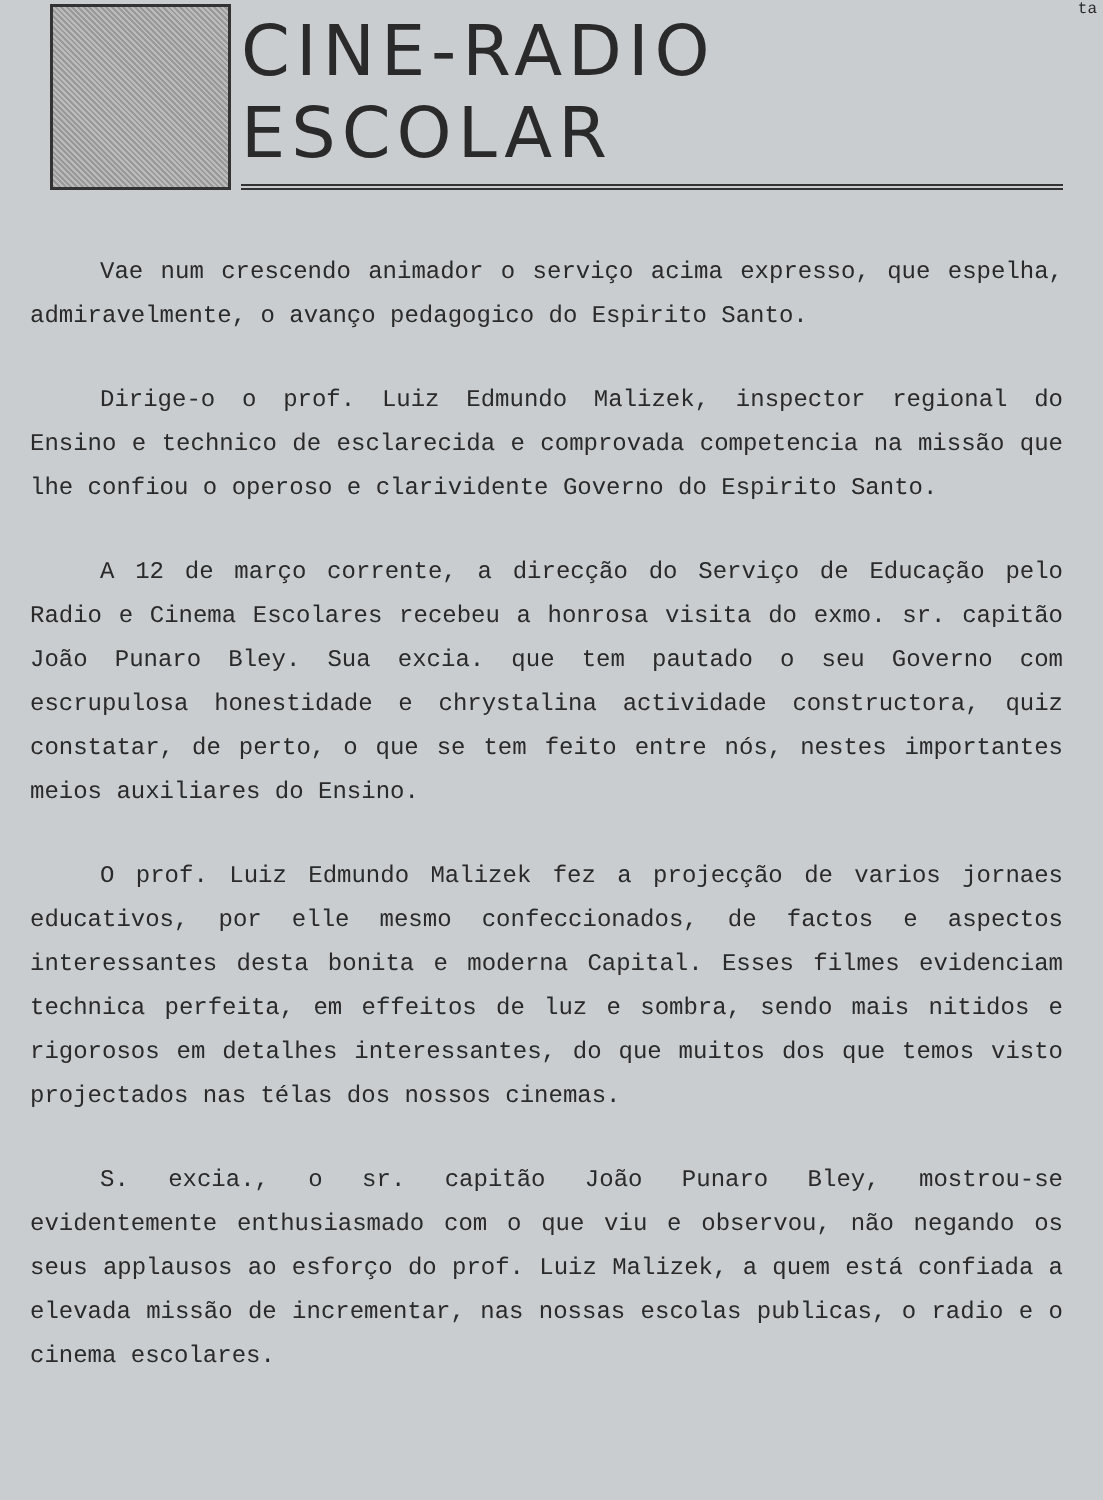ta
CINE-RADIO ESCOLAR
Vae num crescendo animador o serviço acima expresso, que espelha, admiravelmente, o avanço pedagogico do Espirito Santo.
Dirige-o o prof. Luiz Edmundo Malizek, inspector regional do Ensino e technico de esclarecida e comprovada competencia na missão que lhe confiou o operoso e clarividente Governo do Espirito Santo.
A 12 de março corrente, a direcção do Serviço de Educação pelo Radio e Cinema Escolares recebeu a honrosa visita do exmo. sr. capitão João Punaro Bley. Sua excia. que tem pautado o seu Governo com escrupulosa honestidade e chrystalina actividade constructora, quiz constatar, de perto, o que se tem feito entre nós, nestes importantes meios auxiliares do Ensino.
O prof. Luiz Edmundo Malizek fez a projecção de varios jornaes educativos, por elle mesmo confeccionados, de factos e aspectos interessantes desta bonita e moderna Capital. Esses filmes evidenciam technica perfeita, em effeitos de luz e sombra, sendo mais nitidos e rigorosos em detalhes interessantes, do que muitos dos que temos visto projectados nas télas dos nossos cinemas.
S. excia., o sr. capitão João Punaro Bley, mostrou-se evidentemente enthusiasmado com o que viu e observou, não negando os seus applausos ao esforço do prof. Luiz Malizek, a quem está confiada a elevada missão de incrementar, nas nossas escolas publicas, o radio e o cinema escolares.